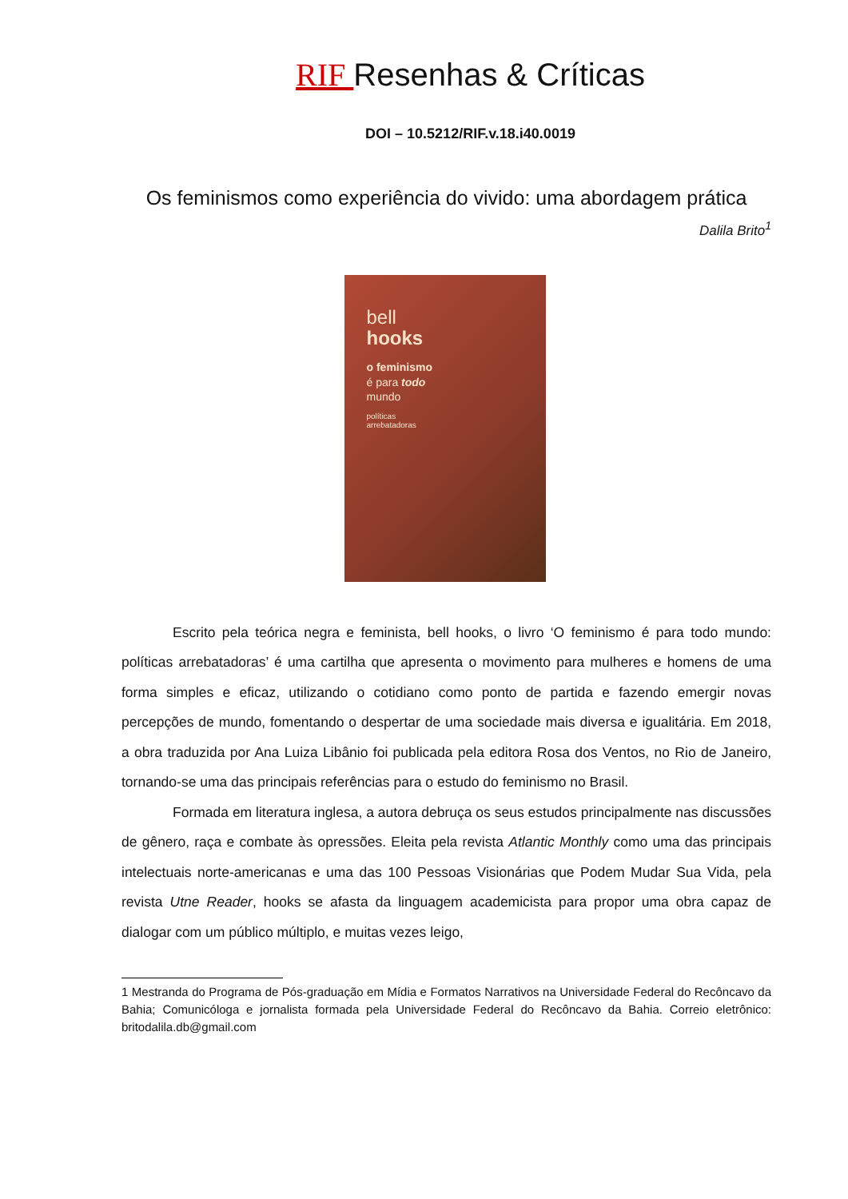RIF Resenhas & Críticas
DOI – 10.5212/RIF.v.18.i40.0019
Os feminismos como experiência do vivido: uma abordagem prática
Dalila Brito<sup>1</sup>
bell
hooks
o feminismo
é para todo
mundo
políticas
arrebatadoras
Escrito pela teórica negra e feminista, bell hooks, o livro ‘O feminismo é para todo mundo: políticas arrebatadoras’ é uma cartilha que apresenta o movimento para mulheres e homens de uma forma simples e eficaz, utilizando o cotidiano como ponto de partida e fazendo emergir novas percepções de mundo, fomentando o despertar de uma sociedade mais diversa e igualitária. Em 2018, a obra traduzida por Ana Luiza Libânio foi publicada pela editora Rosa dos Ventos, no Rio de Janeiro, tornando-se uma das principais referências para o estudo do feminismo no Brasil.
Formada em literatura inglesa, a autora debruça os seus estudos principalmente nas discussões de gênero, raça e combate às opressões. Eleita pela revista Atlantic Monthly como uma das principais intelectuais norte-americanas e uma das 100 Pessoas Visionárias que Podem Mudar Sua Vida, pela revista Utne Reader, hooks se afasta da linguagem academicista para propor uma obra capaz de dialogar com um público múltiplo, e muitas vezes leigo,
1 Mestranda do Programa de Pós-graduação em Mídia e Formatos Narrativos na Universidade Federal do Recôncavo da Bahia; Comunicóloga e jornalista formada pela Universidade Federal do Recôncavo da Bahia. Correio eletrônico: britodalila.db@gmail.com